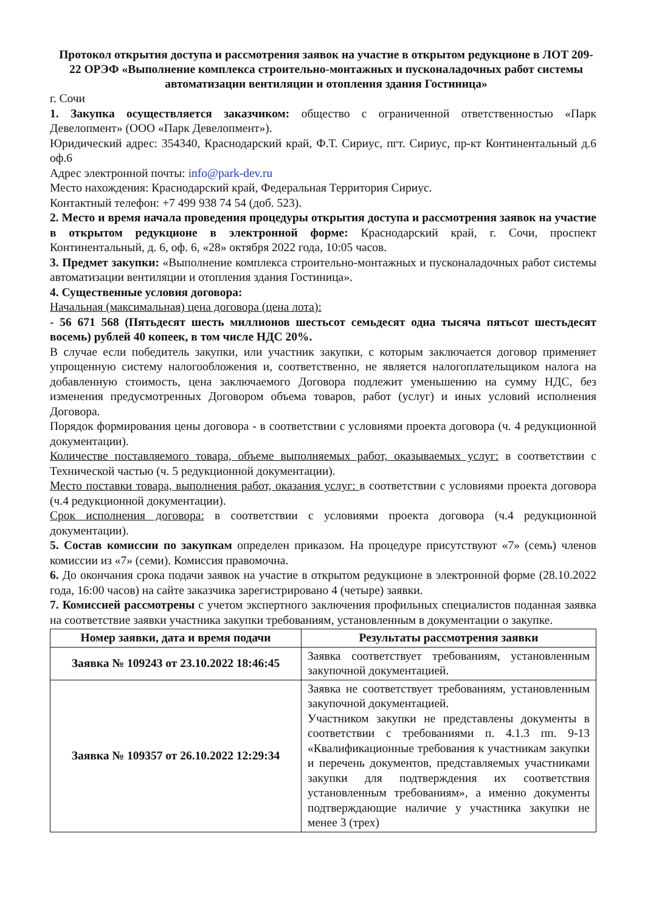Протокол открытия доступа и рассмотрения заявок на участие в открытом редукционе в ЛОТ 209-22 ОРЭФ «Выполнение комплекса строительно-монтажных и пусконаладочных работ системы автоматизации вентиляции и отопления здания Гостиница»
г. Сочи
1. Закупка осуществляется заказчиком: общество с ограниченной ответственностью «Парк Девелопмент» (ООО «Парк Девелопмент»).
Юридический адрес: 354340, Краснодарский край, Ф.Т. Сириус, пгт. Сириус, пр-кт Континентальный д.6 оф.6
Адрес электронной почты: info@park-dev.ru
Место нахождения: Краснодарский край, Федеральная Территория Сириус.
Контактный телефон: +7 499 938 74 54 (доб. 523).
2. Место и время начала проведения процедуры открытия доступа и рассмотрения заявок на участие в открытом редукционе в электронной форме: Краснодарский край, г. Сочи, проспект Континентальный, д. 6, оф. 6, «28» октября 2022 года, 10:05 часов.
3. Предмет закупки: «Выполнение комплекса строительно-монтажных и пусконаладочных работ системы автоматизации вентиляции и отопления здания Гостиница».
4. Существенные условия договора:
Начальная (максимальная) цена договора (цена лота):
- 56 671 568 (Пятьдесят шесть миллионов шестьсот семьдесят одна тысяча пятьсот шестьдесят восемь) рублей 40 копеек, в том числе НДС 20%.
В случае если победитель закупки, или участник закупки, с которым заключается договор применяет упрощенную систему налогообложения и, соответственно, не является налогоплательщиком налога на добавленную стоимость, цена заключаемого Договора подлежит уменьшению на сумму НДС, без изменения предусмотренных Договором объема товаров, работ (услуг) и иных условий исполнения Договора.
Порядок формирования цены договора - в соответствии с условиями проекта договора (ч. 4 редукционной документации).
Количестве поставляемого товара, объеме выполняемых работ, оказываемых услуг: в соответствии с Технической частью (ч. 5 редукционной документации).
Место поставки товара, выполнения работ, оказания услуг: в соответствии с условиями проекта договора (ч.4 редукционной документации).
Срок исполнения договора: в соответствии с условиями проекта договора (ч.4 редукционной документации).
5. Состав комиссии по закупкам определен приказом. На процедуре присутствуют «7» (семь) членов комиссии из «7» (семи). Комиссия правомочна.
6. До окончания срока подачи заявок на участие в открытом редукционе в электронной форме (28.10.2022 года, 16:00 часов) на сайте заказчика зарегистрировано 4 (четыре) заявки.
7. Комиссией рассмотрены с учетом экспертного заключения профильных специалистов поданная заявка на соответствие заявки участника закупки требованиям, установленным в документации о закупке.
| Номер заявки, дата и время подачи | Результаты рассмотрения заявки |
| --- | --- |
| Заявка № 109243 от 23.10.2022 18:46:45 | Заявка соответствует требованиям, установленным закупочной документацией. |
| Заявка № 109357 от 26.10.2022 12:29:34 | Заявка не соответствует требованиям, установленным закупочной документацией. Участником закупки не представлены документы в соответствии с требованиями п. 4.1.3 пп. 9-13 «Квалификационные требования к участникам закупки и перечень документов, представляемых участниками закупки для подтверждения их соответствия установленным требованиям», а именно документы подтверждающие наличие у участника закупки не менее 3 (трех) |